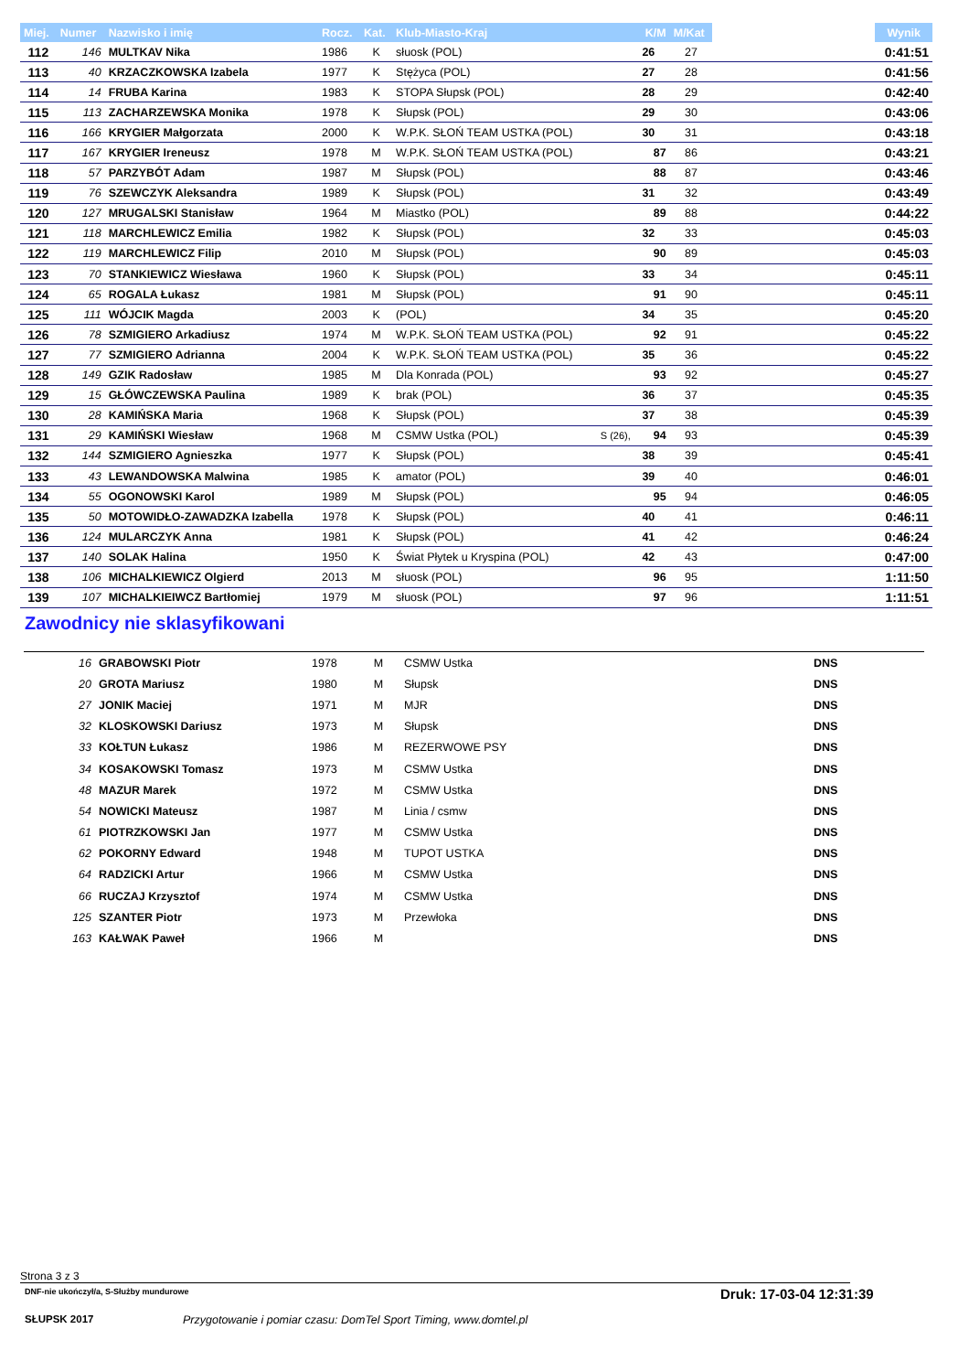| Miej. | Numer | Nazwisko i imię | Rocz. | Kat. | Klub-Miasto-Kraj | | K/M | M/Kat | | Wynik |
| --- | --- | --- | --- | --- | --- | --- | --- | --- | --- | --- |
| 112 | 146 | MULTKAV Nika | 1986 | K | słuosk (POL) | | 26 | 27 | | 0:41:51 |
| 113 | 40 | KRZACZKOWSKA Izabela | 1977 | K | Stężyca (POL) | | 27 | 28 | | 0:41:56 |
| 114 | 14 | FRUBA Karina | 1983 | K | STOPA Słupsk (POL) | | 28 | 29 | | 0:42:40 |
| 115 | 113 | ZACHARZEWSKA Monika | 1978 | K | Słupsk (POL) | | 29 | 30 | | 0:43:06 |
| 116 | 166 | KRYGIER Małgorzata | 2000 | K | W.P.K. SŁOŃ TEAM USTKA (POL) | | 30 | 31 | | 0:43:18 |
| 117 | 167 | KRYGIER Ireneusz | 1978 | M | W.P.K. SŁOŃ TEAM USTKA (POL) | | 87 | 86 | | 0:43:21 |
| 118 | 57 | PARZYBÓT Adam | 1987 | M | Słupsk (POL) | | 88 | 87 | | 0:43:46 |
| 119 | 76 | SZEWCZYK Aleksandra | 1989 | K | Słupsk (POL) | | 31 | 32 | | 0:43:49 |
| 120 | 127 | MRUGALSKI Stanisław | 1964 | M | Miastko (POL) | | 89 | 88 | | 0:44:22 |
| 121 | 118 | MARCHLEWICZ Emilia | 1982 | K | Słupsk (POL) | | 32 | 33 | | 0:45:03 |
| 122 | 119 | MARCHLEWICZ Filip | 2010 | M | Słupsk (POL) | | 90 | 89 | | 0:45:03 |
| 123 | 70 | STANKIEWICZ Wiesława | 1960 | K | Słupsk (POL) | | 33 | 34 | | 0:45:11 |
| 124 | 65 | ROGALA Łukasz | 1981 | M | Słupsk (POL) | | 91 | 90 | | 0:45:11 |
| 125 | 111 | WÓJCIK Magda | 2003 | K | (POL) | | 34 | 35 | | 0:45:20 |
| 126 | 78 | SZMIGIERO Arkadiusz | 1974 | M | W.P.K. SŁOŃ TEAM USTKA (POL) | | 92 | 91 | | 0:45:22 |
| 127 | 77 | SZMIGIERO Adrianna | 2004 | K | W.P.K. SŁOŃ TEAM USTKA (POL) | | 35 | 36 | | 0:45:22 |
| 128 | 149 | GZIK Radosław | 1985 | M | Dla Konrada (POL) | | 93 | 92 | | 0:45:27 |
| 129 | 15 | GŁÓWCZEWSKA Paulina | 1989 | K | brak (POL) | | 36 | 37 | | 0:45:35 |
| 130 | 28 | KAMIŃSKA Maria | 1968 | K | Słupsk (POL) | | 37 | 38 | | 0:45:39 |
| 131 | 29 | KAMIŃSKI Wiesław | 1968 | M | CSMW Ustka (POL) | S (26), | 94 | 93 | | 0:45:39 |
| 132 | 144 | SZMIGIERO Agnieszka | 1977 | K | Słupsk (POL) | | 38 | 39 | | 0:45:41 |
| 133 | 43 | LEWANDOWSKA Malwina | 1985 | K | amator (POL) | | 39 | 40 | | 0:46:01 |
| 134 | 55 | OGONOWSKI Karol | 1989 | M | Słupsk (POL) | | 95 | 94 | | 0:46:05 |
| 135 | 50 | MOTOWIDŁO-ZAWADZKA Izabella | 1978 | K | Słupsk (POL) | | 40 | 41 | | 0:46:11 |
| 136 | 124 | MULARCZYK Anna | 1981 | K | Słupsk (POL) | | 41 | 42 | | 0:46:24 |
| 137 | 140 | SOLAK Halina | 1950 | K | Świat Płytek u Kryspina (POL) | | 42 | 43 | | 0:47:00 |
| 138 | 106 | MICHALKIEWICZ Olgierd | 2013 | M | słuosk (POL) | | 96 | 95 | | 1:11:50 |
| 139 | 107 | MICHALKIEIWCZ Bartłomiej | 1979 | M | słuosk (POL) | | 97 | 96 | | 1:11:51 |
Zawodnicy nie sklasyfikowani
| 16 | GRABOWSKI Piotr | 1978 | M | CSMW Ustka | DNS |
| 20 | GROTA Mariusz | 1980 | M | Słupsk | DNS |
| 27 | JONIK Maciej | 1971 | M | MJR | DNS |
| 32 | KLOSKOWSKI Dariusz | 1973 | M | Słupsk | DNS |
| 33 | KOŁTUN Łukasz | 1986 | M | REZERWOWE PSY | DNS |
| 34 | KOSAKOWSKI Tomasz | 1973 | M | CSMW Ustka | DNS |
| 48 | MAZUR Marek | 1972 | M | CSMW Ustka | DNS |
| 54 | NOWICKI Mateusz | 1987 | M | Linia / csmw | DNS |
| 61 | PIOTRZKOWSKI Jan | 1977 | M | CSMW Ustka | DNS |
| 62 | POKORNY Edward | 1948 | M | TUPOT USTKA | DNS |
| 64 | RADZICKI Artur | 1966 | M | CSMW Ustka | DNS |
| 66 | RUCZAJ Krzysztof | 1974 | M | CSMW Ustka | DNS |
| 125 | SZANTER Piotr | 1973 | M | Przewłoka | DNS |
| 163 | KAŁWAK Paweł | 1966 | M | | DNS |
Strona 3 z 3
DNF-nie ukończył/a, S-Służby mundurowe
Druk: 17-03-04 12:31:39
SŁUPSK 2017
Przygotowanie i pomiar czasu: DomTel Sport Timing, www.domtel.pl